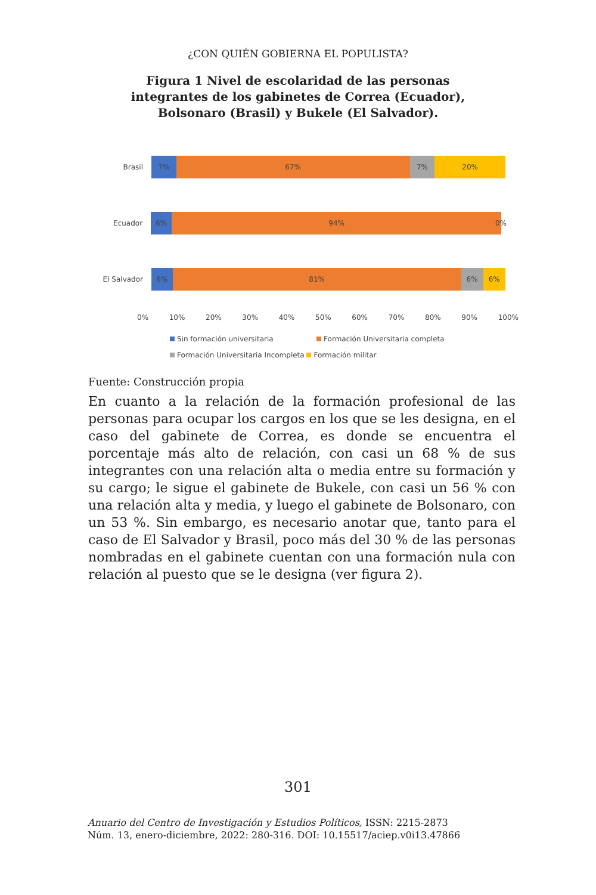¿CON QUIÉN GOBIERNA EL POPULISTA?
Figura 1 Nivel de escolaridad de las personas integrantes de los gabinetes de Correa (Ecuador), Bolsonaro (Brasil) y Bukele (El Salvador).
Brasil
7% 67% 7% 20%
Ecuador
6% 94%
0%
El Salvador
6% 81% 6% 6%
0% 10% 20% 30% 40% 50% 60% 70% 80% 90% 100%
Sin formación universitaria Formación Universitaria completa
Formación Universitaria Incompleta Formación militar
Fuente: Construcción propia
En cuanto a la relación de la formación profesional de las personas para ocupar los cargos en los que se les designa, en el caso del gabinete de Correa, es donde se encuentra el porcentaje más alto de relación, con casi un 68 % de sus integrantes con una relación alta o media entre su formación y su cargo; le sigue el gabinete de Bukele, con casi un 56 % con una relación alta y media, y luego el gabinete de Bolsonaro, con un 53 %. Sin embargo, es necesario anotar que, tanto para el caso de El Salvador y Brasil, poco más del 30 % de las personas nombradas en el gabinete cuentan con una formación nula con relación al puesto que se le designa (ver figura 2).
301
Anuario del Centro de Investigación y Estudios Políticos, ISSN: 2215-2873
Núm. 13, enero-diciembre, 2022: 280-316. DOI: 10.15517/aciep.v0i13.47866